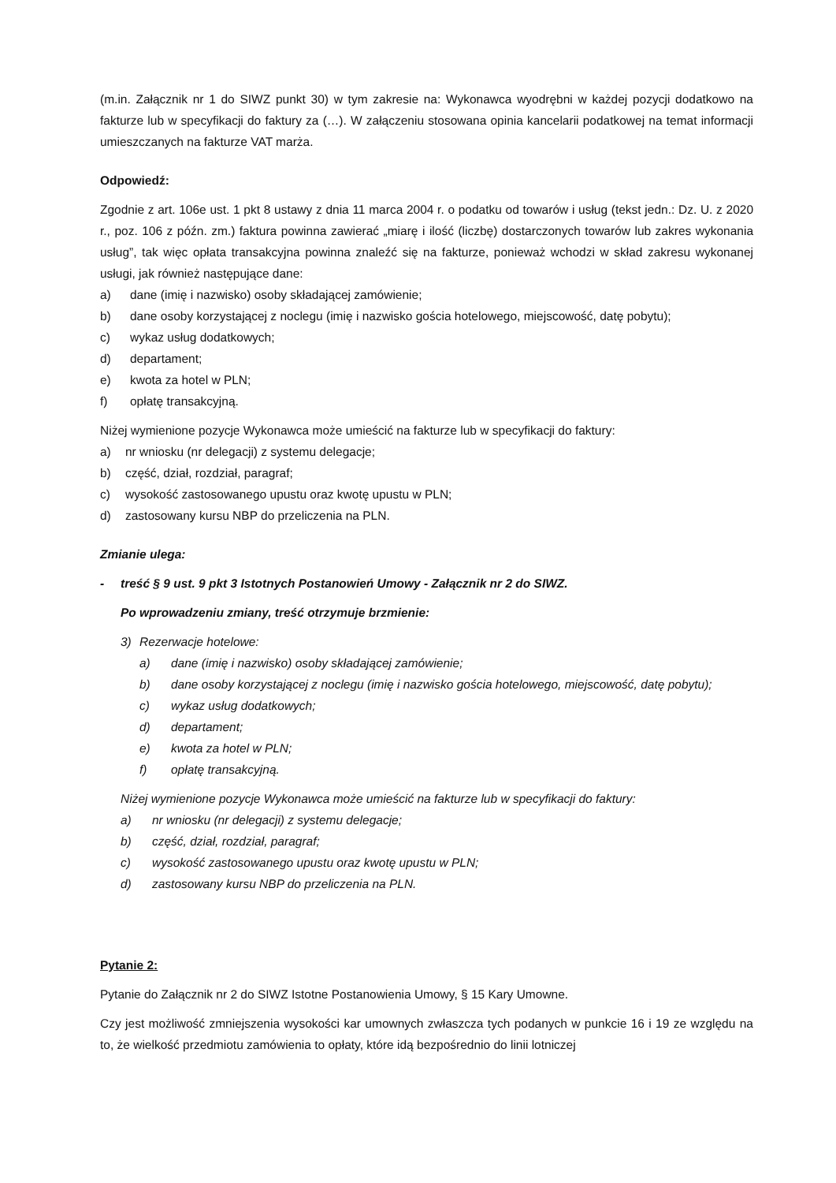(m.in. Załącznik nr 1 do SIWZ punkt 30) w tym zakresie na: Wykonawca wyodrębni w każdej pozycji dodatkowo na fakturze lub w specyfikacji do faktury za (…). W załączeniu stosowana opinia kancelarii podatkowej na temat informacji umieszczanych na fakturze VAT marża.
Odpowiedź:
Zgodnie z art. 106e ust. 1 pkt 8 ustawy z dnia 11 marca 2004 r. o podatku od towarów i usług (tekst jedn.: Dz. U. z 2020 r., poz. 106 z późn. zm.) faktura powinna zawierać „miarę i ilość (liczbę) dostarczonych towarów lub zakres wykonania usług”, tak więc opłata transakcyjna powinna znaleźć się na fakturze, ponieważ wchodzi w skład zakresu wykonanej usługi, jak również następujące dane:
a) dane (imię i nazwisko) osoby składającej zamówienie;
b) dane osoby korzystającej z noclegu (imię i nazwisko gościa hotelowego, miejscowość, datę pobytu);
c) wykaz usług dodatkowych;
d) departament;
e) kwota za hotel w PLN;
f) opłatę transakcyjną.
Niżej wymienione pozycje Wykonawca może umieścić na fakturze lub w specyfikacji do faktury:
a) nr wniosku (nr delegacji) z systemu delegacje;
b) część, dział, rozdział, paragraf;
c) wysokość zastosowanego upustu oraz kwotę upustu w PLN;
d) zastosowany kursu NBP do przeliczenia na PLN.
Zmianie ulega:
- treść § 9 ust. 9 pkt 3 Istotnych Postanowień Umowy - Załącznik nr 2 do SIWZ.
Po wprowadzeniu zmiany, treść otrzymuje brzmienie:
3) Rezerwacje hotelowe:
a) dane (imię i nazwisko) osoby składającej zamówienie;
b) dane osoby korzystającej z noclegu (imię i nazwisko gościa hotelowego, miejscowość, datę pobytu);
c) wykaz usług dodatkowych;
d) departament;
e) kwota za hotel w PLN;
f) opłatę transakcyjną.
Niżej wymienione pozycje Wykonawca może umieścić na fakturze lub w specyfikacji do faktury:
a) nr wniosku (nr delegacji) z systemu delegacje;
b) część, dział, rozdział, paragraf;
c) wysokość zastosowanego upustu oraz kwotę upustu w PLN;
d) zastosowany kursu NBP do przeliczenia na PLN.
Pytanie 2:
Pytanie do Załącznik nr 2 do SIWZ Istotne Postanowienia Umowy, § 15 Kary Umowne.
Czy jest możliwość zmniejszenia wysokości kar umownych zwłaszcza tych podanych w punkcie 16 i 19 ze względu na to, że wielkość przedmiotu zamówienia to opłaty, które idą bezpośrednio do linii lotniczej